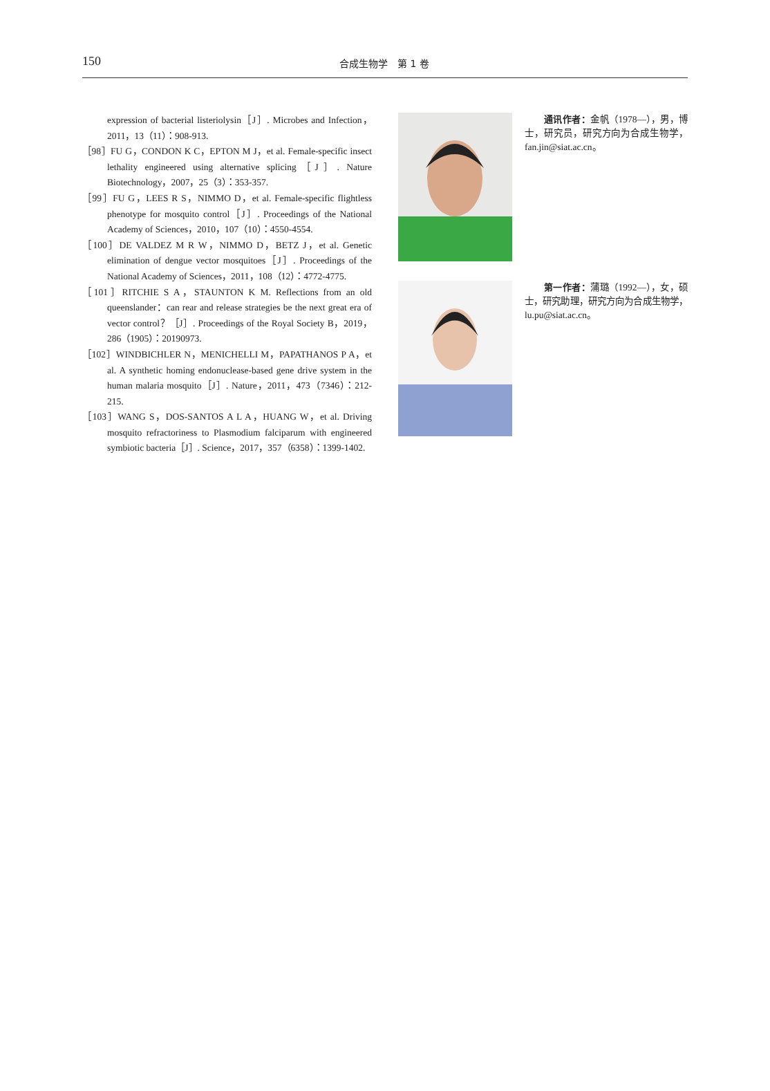150
合成生物学　第 1 卷
expression of bacterial listeriolysin［J］. Microbes and Infection，2011，13（11）：908-913.
［98］FU G，CONDON K C，EPTON M J，et al. Female-specific insect lethality engineered using alternative splicing［J］. Nature Biotechnology，2007，25（3）：353-357.
［99］FU G，LEES R S，NIMMO D，et al. Female-specific flightless phenotype for mosquito control［J］. Proceedings of the National Academy of Sciences，2010，107（10）：4550-4554.
［100］DE VALDEZ M R W，NIMMO D，BETZ J，et al. Genetic elimination of dengue vector mosquitoes［J］. Proceedings of the National Academy of Sciences，2011，108（12）：4772-4775.
［101］RITCHIE S A，STAUNTON K M. Reflections from an old queenslander：can rear and release strategies be the next great era of vector control？［J］. Proceedings of the Royal Society B，2019，286（1905）：20190973.
［102］WINDBICHLER N，MENICHELLI M，PAPATHANOS P A，et al. A synthetic homing endonuclease-based gene drive system in the human malaria mosquito［J］. Nature，2011，473（7346）：212-215.
［103］WANG S，DOS-SANTOS A L A，HUANG W，et al. Driving mosquito refractoriness to Plasmodium falciparum with engineered symbiotic bacteria［J］. Science，2017，357（6358）：1399-1402.
通讯作者：金帆（1978—），男，博士，研究员，研究方向为合成生物学，fan.jin@siat.ac.cn。
第一作者：蒲璐（1992—），女，硕士，研究助理，研究方向为合成生物学，lu.pu@siat.ac.cn。